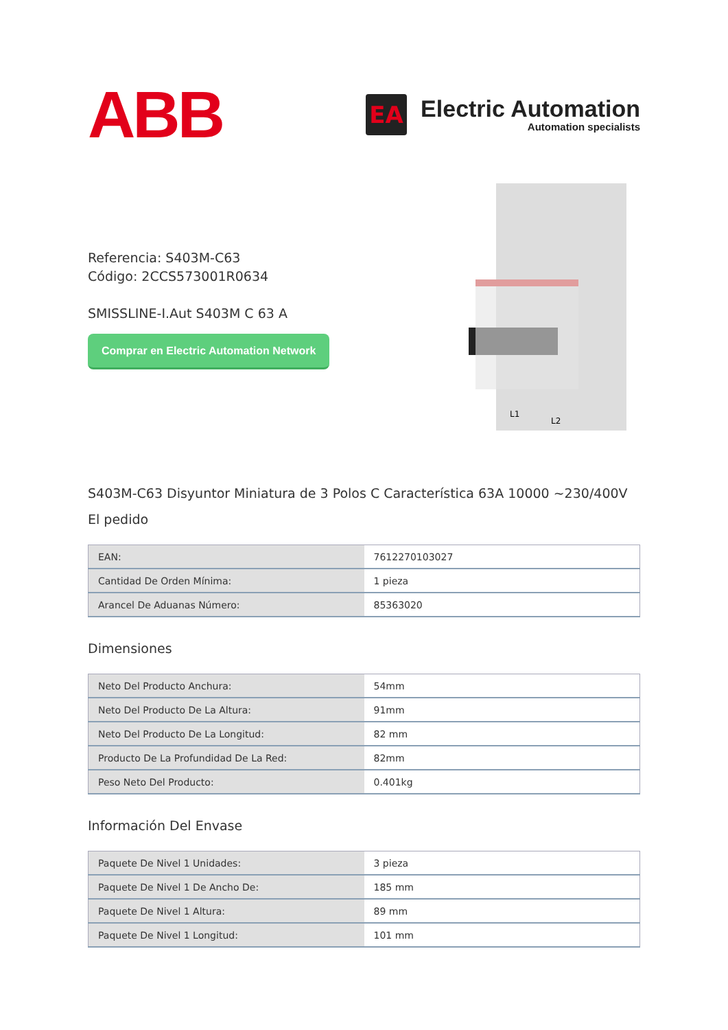ABB
EA
Electric Automation
Automation specialists
Referencia: S403M-C63
Código: 2CCS573001R0634
SMISSLINE-I.Aut S403M C 63 A
Comprar en Electric Automation Network
L1
L2
S403M-C63 Disyuntor Miniatura de 3 Polos C Característica 63A 10000 ~230/400V
El pedido
| EAN: | 7612270103027 |
| Cantidad De Orden Mínima: | 1 pieza |
| Arancel De Aduanas Número: | 85363020 |
Dimensiones
| Neto Del Producto Anchura: | 54mm |
| Neto Del Producto De La Altura: | 91mm |
| Neto Del Producto De La Longitud: | 82 mm |
| Producto De La Profundidad De La Red: | 82mm |
| Peso Neto Del Producto: | 0.401kg |
Información Del Envase
| Paquete De Nivel 1 Unidades: | 3 pieza |
| Paquete De Nivel 1 De Ancho De: | 185 mm |
| Paquete De Nivel 1 Altura: | 89 mm |
| Paquete De Nivel 1 Longitud: | 101 mm |